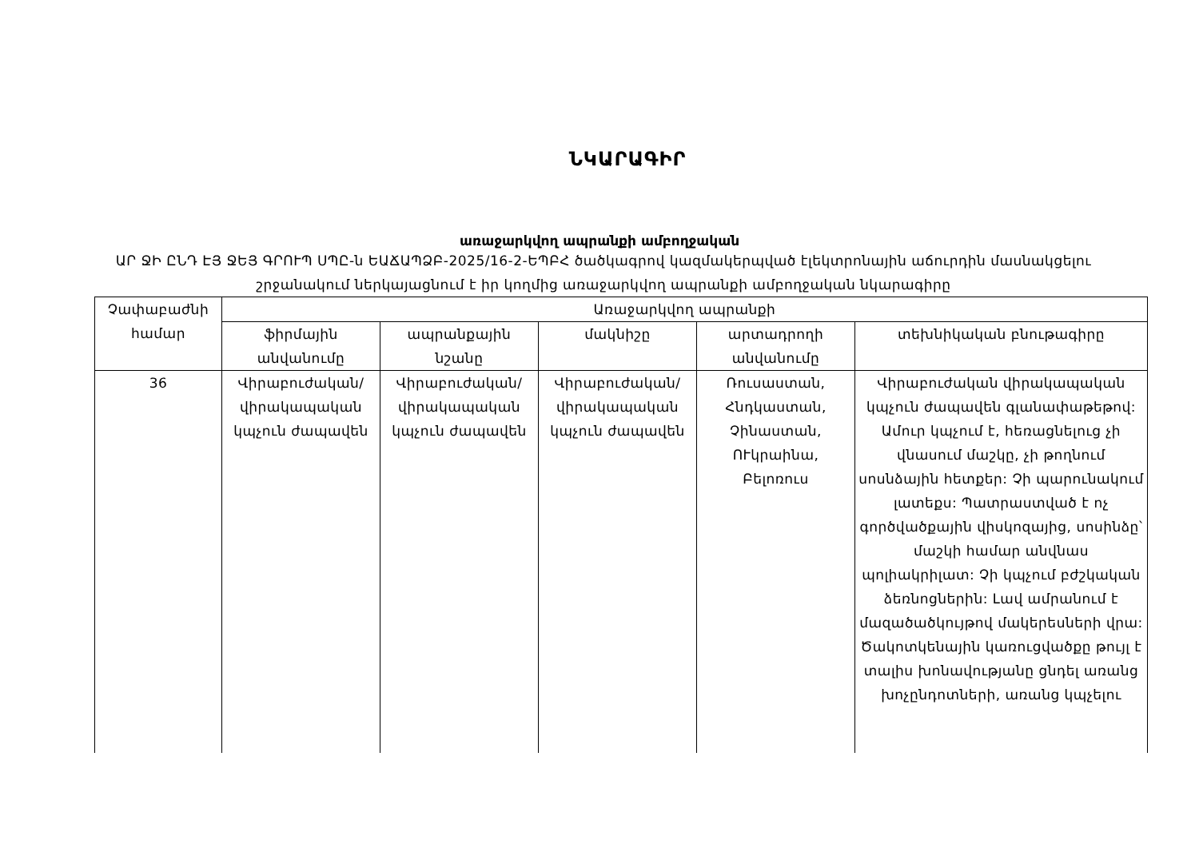ՆԿԱՐԱԳԻՐ
առաջարկվող ապրանքի ամբողջական
ԱՐ ՋԻ ԸՆԴ ԷՅ ՋԵՅ ԳՐՈՒՊ ՍՊԸ-ն ԵԱՃԱՊՁԲ-2025/16-2-ԵՊԲՀ ծածկագրով կազմակերպված էլեկտրոնային աճուրդին մասնակցելու շրջանակում ներկայացնում է իր կողմից առաջարկվող ապրանքի ամբողջական նկարագիրը
| Չափաբաժնի համար | Առաջարկվող ապրանքի | | | | |
| --- | --- | --- | --- | --- | --- |
| | ֆիրմային անվանումը | ապրանքային նշանը | մակնիշը | արտադրողի անվանումը | տեխնիկական բնութագիրը |
| 36 | Վիրաբուժական/վիրակապական կպչուն ժապավեն | Վիրաբուժական/վիրակապական կպչուն ժապավեն | Վիրաբուժական/վիրակապական կպչուն ժապավեն | Ռուսաստան, Հնդկաստան, Չինաստան, ՈՒկրաինա, Բելոռուս | Վիրաբուժական վիրակապական կպչուն ժապավեն գլանափաթեթով: Ամուր կպչում է, հեռացնելուց չի վնասում մաշկը, չի թողնում սոսնձային հետքեր: Չի պարունակում լատեքս: Պատրաստված է ոչ գործվածքային վիսկոզայից, սոսինձը՝ մաշկի համար անվնաս պոլիակրիլատ: Չի կպչում բժշկական ձեռնոցներին: Լավ ամրանում է մազածածկույթով մակերեսների վրա: Ծակոտկենային կառուցվածքը թույլ է տալիս խոնավությանը ցնդել առանց խոչընդոտների, առանց կպչելու |